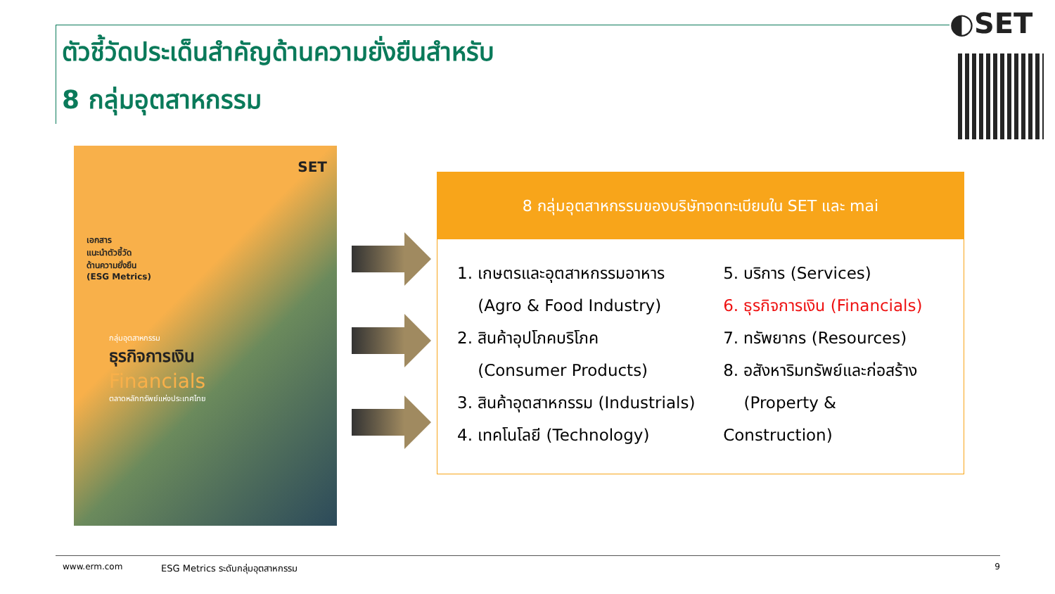ตัวชี้วัดประเด็นสำคัญด้านความยั่งยืนสำหรับ
8 กลุ่มอุตสาหกรรม
◐SET
SET
เอกสาร
แนะนำตัวชี้วัด
ด้านความยั่งยืน
(ESG Metrics)
กลุ่มอุตสาหกรรม
ธุรกิจการเงิน
Financials
ตลาดหลักทรัพย์แห่งประเทศไทย
8 กลุ่มอุตสาหกรรมของบริษัทจดทะเบียนใน SET และ mai
1. เกษตรและอุตสาหกรรมอาหาร
(Agro & Food Industry)
2. สินค้าอุปโภคบริโภค
(Consumer Products)
3. สินค้าอุตสาหกรรม (Industrials)
4. เทคโนโลยี (Technology)
5. บริการ (Services)
6. ธุรกิจการเงิน (Financials)
7. ทรัพยากร (Resources)
8. อสังหาริมทรัพย์และก่อสร้าง
(Property & Construction)
www.erm.com ESG Metrics ระดับกลุ่มอุตสาหกรรม 9